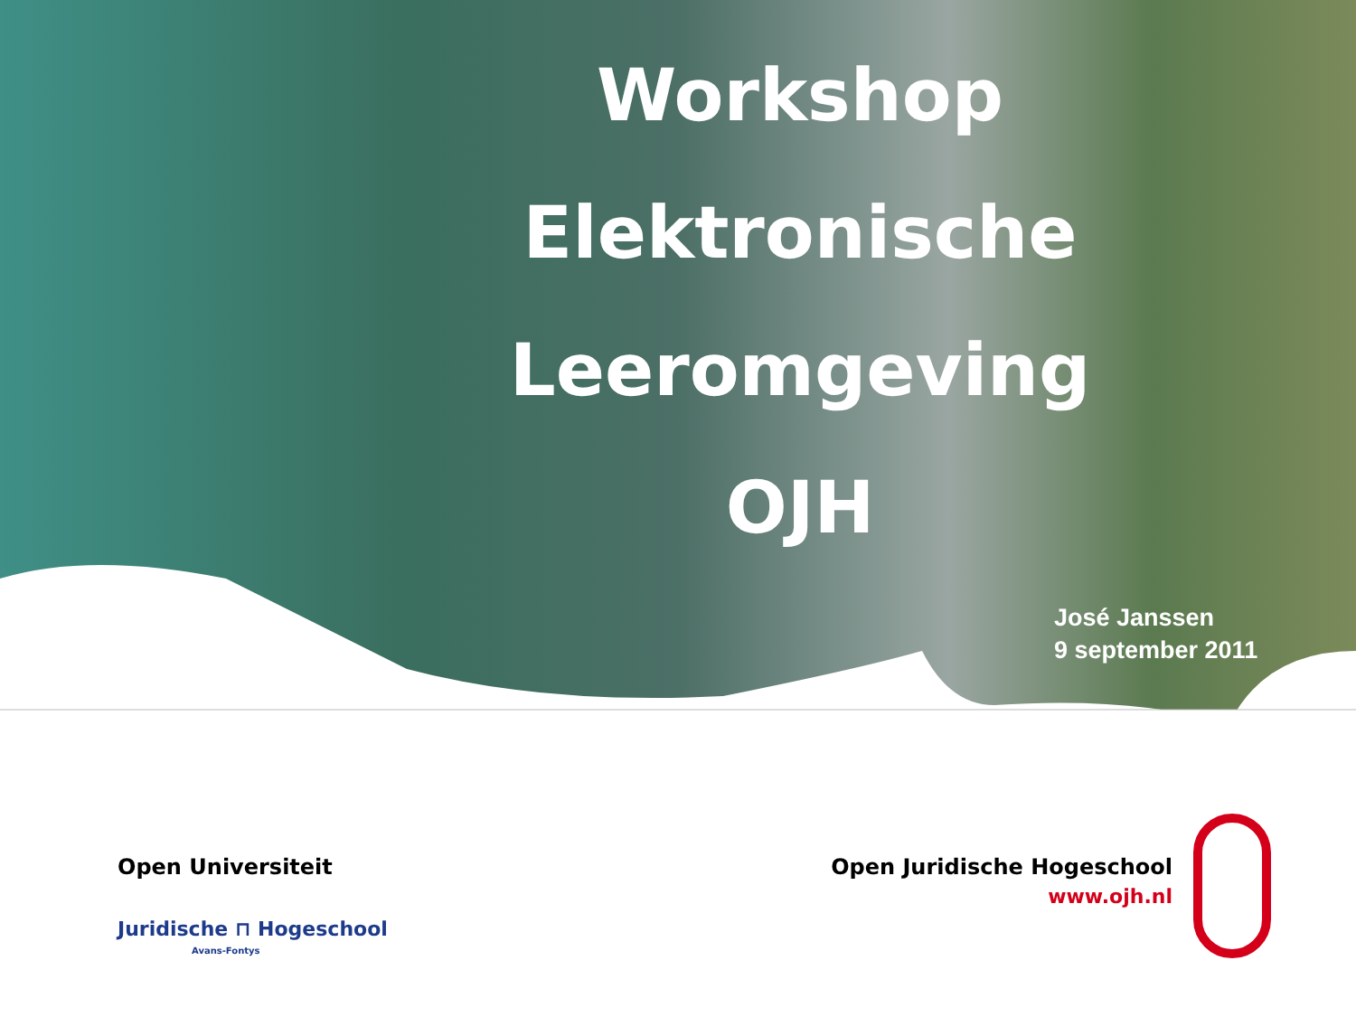Workshop
Elektronische
Leeromgeving
OJH
José Janssen
9 september 2011
Open Universiteit
Juridische ⊓ Hogeschool
Avans-Fontys
Open Juridische Hogeschool
www.ojh.nl